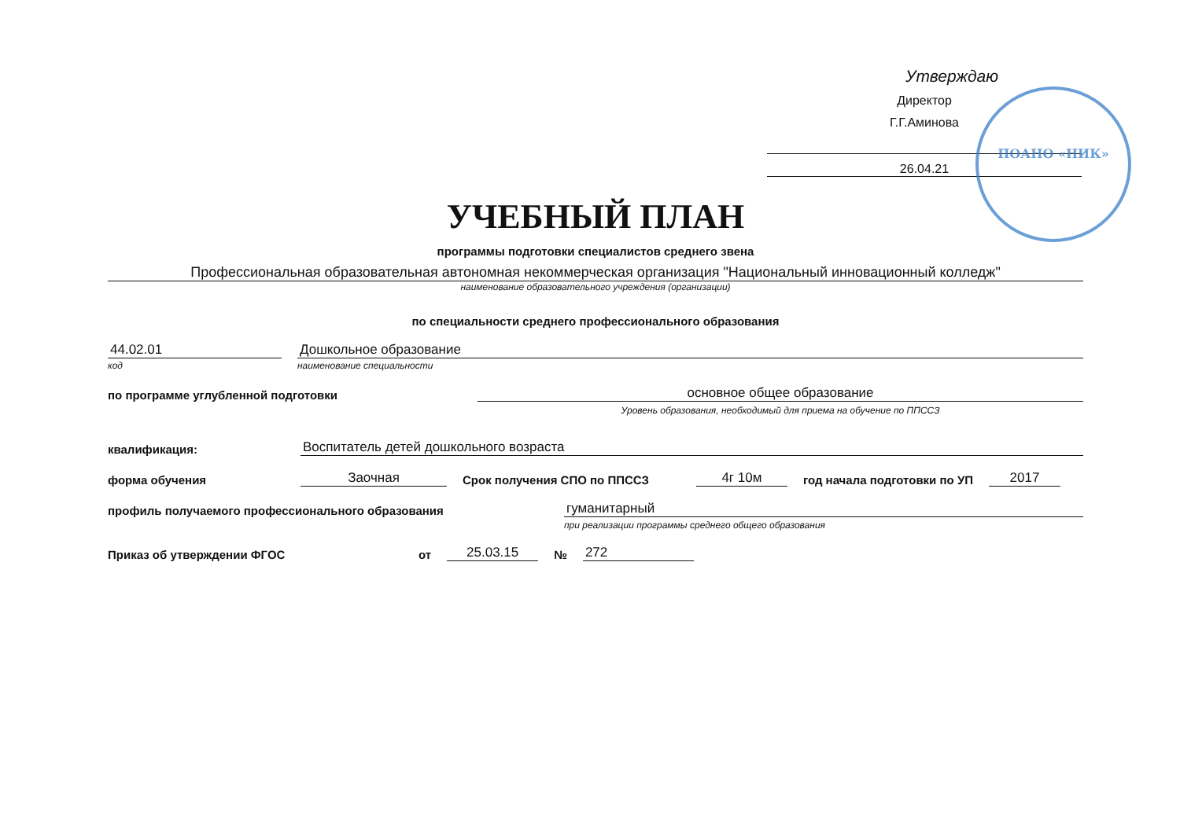Утверждаю
Директор
Г.Г.Аминова
26.04.21
ПОАНО «НИК»
УЧЕБНЫЙ ПЛАН
программы подготовки специалистов среднего звена
Профессиональная образовательная автономная некоммерческая организация "Национальный инновационный колледж"
наименование образовательного учреждения (организации)
по специальности среднего профессионального образования
44.02.01
Дошкольное образование
код
наименование специальности
по программе углубленной подготовки
основное общее образование
Уровень образования, необходимый для приема на обучение по ППССЗ
квалификация:
Воспитатель детей дошкольного возраста
форма обучения
Заочная
Срок получения СПО по ППССЗ
4г 10м
год начала подготовки по УП
2017
профиль получаемого профессионального образования
гуманитарный
при реализации программы среднего общего образования
Приказ об утверждении ФГОС
от
25.03.15
№
272